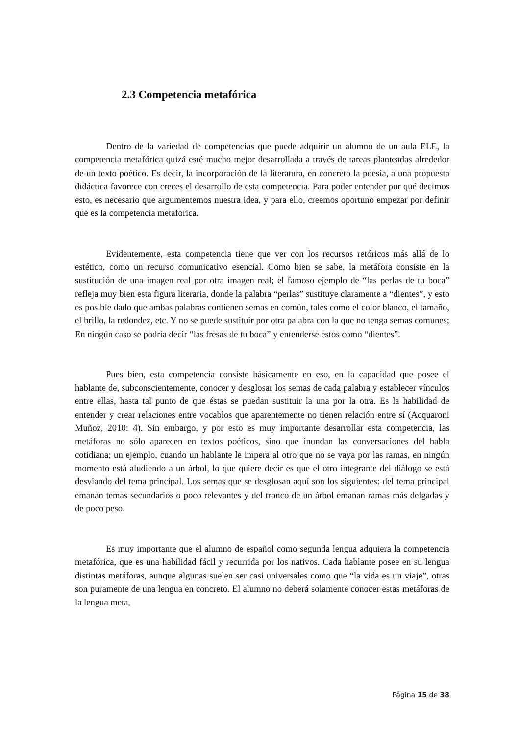2.3 Competencia metafórica
Dentro de la variedad de competencias que puede adquirir un alumno de un aula ELE, la competencia metafórica quizá esté mucho mejor desarrollada a través de tareas planteadas alrededor de un texto poético. Es decir, la incorporación de la literatura, en concreto la poesía, a una propuesta didáctica favorece con creces el desarrollo de esta competencia. Para poder entender por qué decimos esto, es necesario que argumentemos nuestra idea, y para ello, creemos oportuno empezar por definir qué es la competencia metafórica.
Evidentemente, esta competencia tiene que ver con los recursos retóricos más allá de lo estético, como un recurso comunicativo esencial. Como bien se sabe, la metáfora consiste en la sustitución de una imagen real por otra imagen real; el famoso ejemplo de “las perlas de tu boca” refleja muy bien esta figura literaria, donde la palabra “perlas” sustituye claramente a “dientes”, y esto es posible dado que ambas palabras contienen semas en común, tales como el color blanco, el tamaño, el brillo, la redondez, etc. Y no se puede sustituir por otra palabra con la que no tenga semas comunes; En ningún caso se podría decir “las fresas de tu boca” y entenderse estos como “dientes”.
Pues bien, esta competencia consiste básicamente en eso, en la capacidad que posee el hablante de, subconscientemente, conocer y desglosar los semas de cada palabra y establecer vínculos entre ellas, hasta tal punto de que éstas se puedan sustituir la una por la otra. Es la habilidad de entender y crear relaciones entre vocablos que aparentemente no tienen relación entre sí (Acquaroni Muñoz, 2010: 4). Sin embargo, y por esto es muy importante desarrollar esta competencia, las metáforas no sólo aparecen en textos poéticos, sino que inundan las conversaciones del habla cotidiana; un ejemplo, cuando un hablante le impera al otro que no se vaya por las ramas, en ningún momento está aludiendo a un árbol, lo que quiere decir es que el otro integrante del diálogo se está desviando del tema principal. Los semas que se desglosan aquí son los siguientes: del tema principal emanan temas secundarios o poco relevantes y del tronco de un árbol emanan ramas más delgadas y de poco peso.
Es muy importante que el alumno de español como segunda lengua adquiera la competencia metafórica, que es una habilidad fácil y recurrida por los nativos. Cada hablante posee en su lengua distintas metáforas, aunque algunas suelen ser casi universales como que “la vida es un viaje”, otras son puramente de una lengua en concreto. El alumno no deberá solamente conocer estas metáforas de la lengua meta,
Página 15 de 38